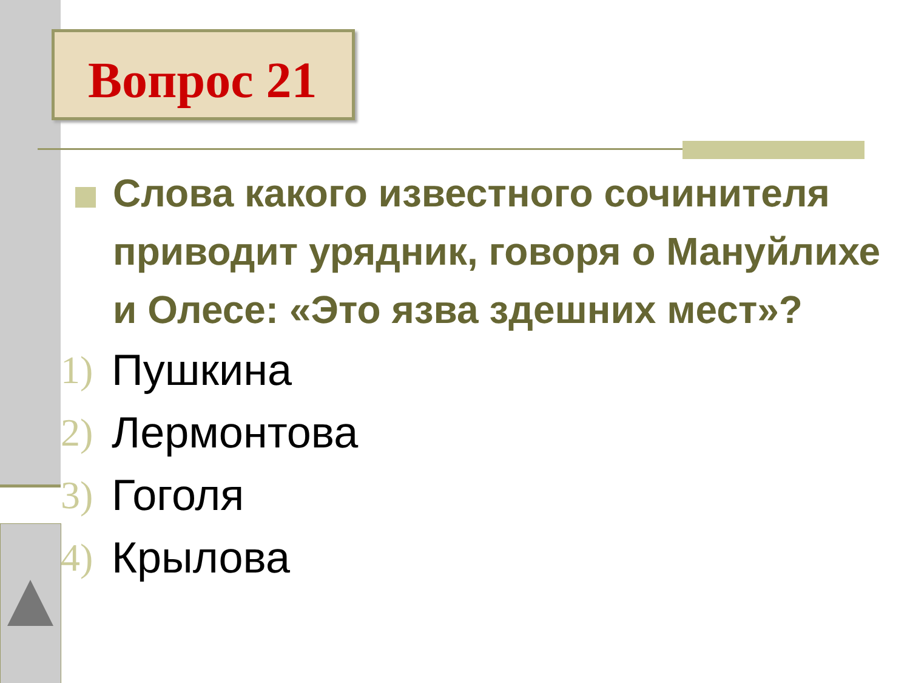Вопрос 21
Слова какого известного сочинителя приводит урядник, говоря о Мануйлихе и Олесе: «Это язва здешних мест»?
1) Пушкина
2) Лермонтова
3) Гоголя
4) Крылова